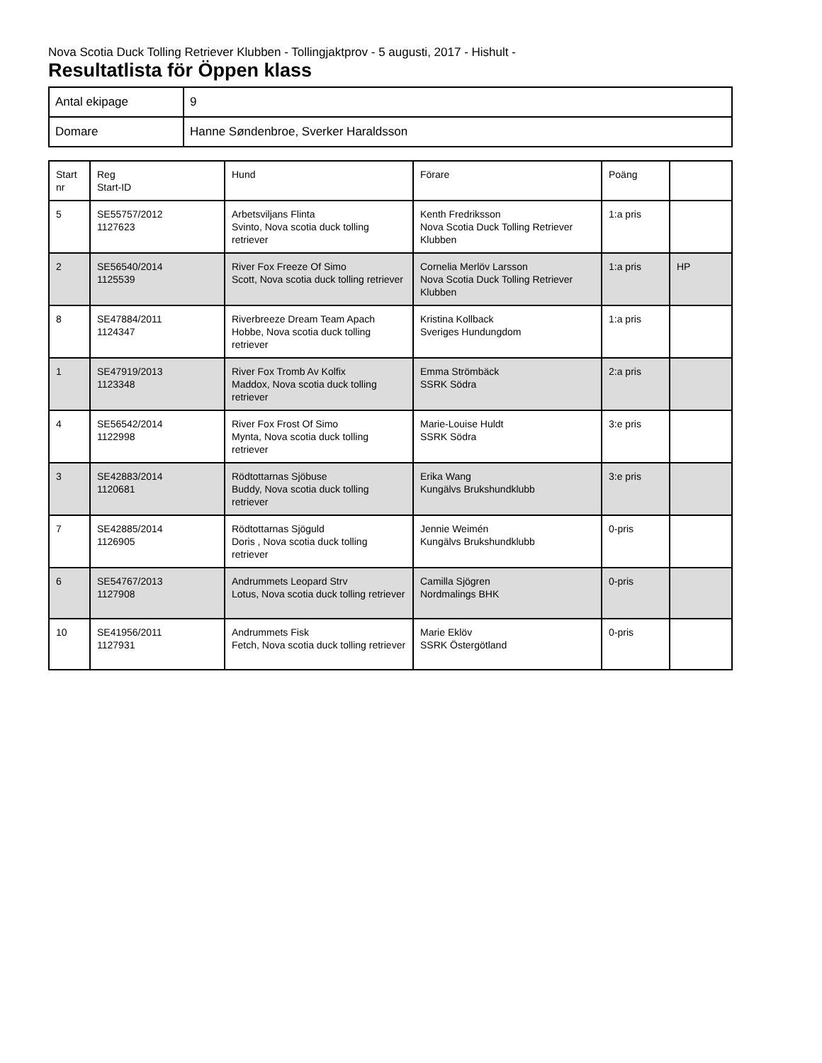Nova Scotia Duck Tolling Retriever Klubben - Tollingjaktprov - 5 augusti, 2017 - Hishult -
Resultatlista för Öppen klass
| Antal ekipage | 9 |
| Domare | Hanne Søndenbroe, Sverker Haraldsson |
| Start nr | Reg Start-ID | Hund | Förare | Poäng | |
| --- | --- | --- | --- | --- | --- |
| 5 | SE55757/2012 1127623 | Arbetsviljans Flinta Svinto, Nova scotia duck tolling retriever | Kenth Fredriksson Nova Scotia Duck Tolling Retriever Klubben | 1:a pris | |
| 2 | SE56540/2014 1125539 | River Fox Freeze Of Simo Scott, Nova scotia duck tolling retriever | Cornelia Merlöv Larsson Nova Scotia Duck Tolling Retriever Klubben | 1:a pris | HP |
| 8 | SE47884/2011 1124347 | Riverbreeze Dream Team Apach Hobbe, Nova scotia duck tolling retriever | Kristina Kollback Sveriges Hundungdom | 1:a pris | |
| 1 | SE47919/2013 1123348 | River Fox Tromb Av Kolfix Maddox, Nova scotia duck tolling retriever | Emma Strömbäck SSRK Södra | 2:a pris | |
| 4 | SE56542/2014 1122998 | River Fox Frost Of Simo Mynta, Nova scotia duck tolling retriever | Marie-Louise Huldt SSRK Södra | 3:e pris | |
| 3 | SE42883/2014 1120681 | Rödtottarnas Sjöbuse Buddy, Nova scotia duck tolling retriever | Erika Wang Kungälvs Brukshundklubb | 3:e pris | |
| 7 | SE42885/2014 1126905 | Rödtottarnas Sjöguld Doris , Nova scotia duck tolling retriever | Jennie Weimén Kungälvs Brukshundklubb | 0-pris | |
| 6 | SE54767/2013 1127908 | Andrummets Leopard Strv Lotus, Nova scotia duck tolling retriever | Camilla Sjögren Nordmalings BHK | 0-pris | |
| 10 | SE41956/2011 1127931 | Andrummets Fisk Fetch, Nova scotia duck tolling retriever | Marie Eklöv SSRK Östergötland | 0-pris | |